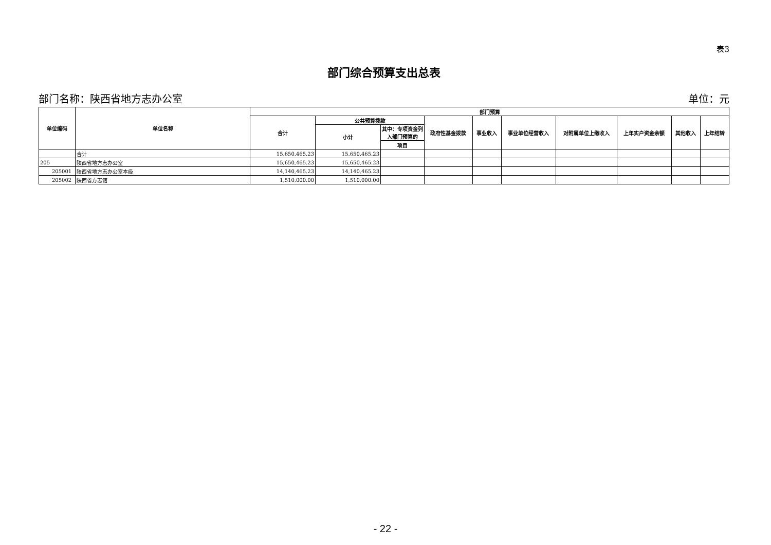表3
部门综合预算支出总表
部门名称：陕西省地方志办公室 单位：元
| 单位编码 | 单位名称 | 部门预算 | | | | | | | | | |
| --- | --- | --- | --- | --- | --- | --- | --- | --- | --- | --- | --- |
| | | 合计 | 公共预算拨款 | | 政府性基金拨款 | 事业收入 | 事业单位经营收入 | 对附属单位上缴收入 | 上年实户资金余额 | 其他收入 | 上年结转 |
| | | | 小计 | 其中：专项资金列入部门预算的 | | | | | | | |
| | | | | 项目 | | | | | | | |
| | 合计 | 15,650,465.23 | 15,650,465.23 | | | | | | | | |
| 205 | 陕西省地方志办公室 | 15,650,465.23 | 15,650,465.23 | | | | | | | | |
| 205001 | 陕西省地方志办公室本级 | 14,140,465.23 | 14,140,465.23 | | | | | | | | |
| 205002 | 陕西省方志馆 | 1,510,000.00 | 1,510,000.00 | | | | | | | | |
- 22 -